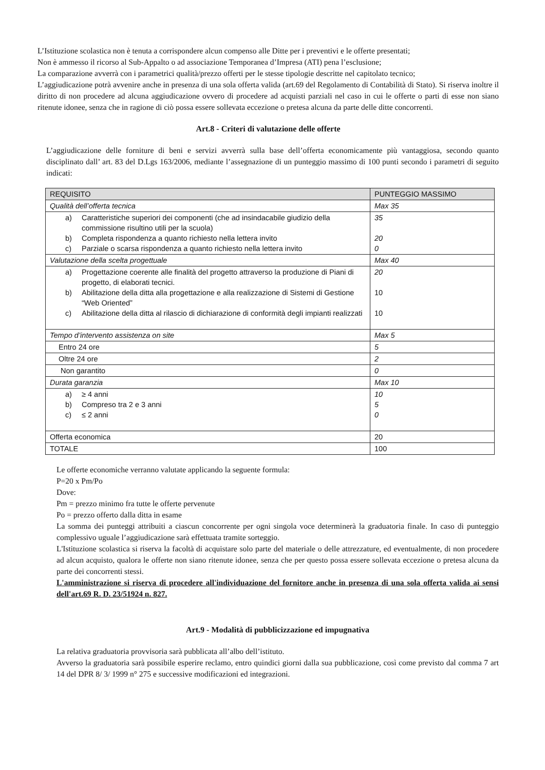L’Istituzione scolastica non è tenuta a corrispondere alcun compenso alle Ditte per i preventivi e le offerte presentati;
Non è ammesso il ricorso al Sub-Appalto o ad associazione Temporanea d’Impresa (ATI) pena l’esclusione;
La comparazione avverrà con i parametrici qualità/prezzo offerti per le stesse tipologie descritte nel capitolato tecnico;
L’aggiudicazione potrà avvenire anche in presenza di una sola offerta valida (art.69 del Regolamento di Contabilità di Stato). Si riserva inoltre il diritto di non procedere ad alcuna aggiudicazione ovvero di procedere ad acquisti parziali nel caso in cui le offerte o parti di esse non siano ritenute idonee, senza che in ragione di ciò possa essere sollevata eccezione o pretesa alcuna da parte delle ditte concorrenti.
Art.8 - Criteri di valutazione delle offerte
L’aggiudicazione delle forniture di beni e servizi avverrà sulla base dell’offerta economicamente più vantaggiosa, secondo quanto disciplinato dall’ art. 83 del D.Lgs 163/2006, mediante l’assegnazione di un punteggio massimo di 100 punti secondo i parametri di seguito indicati:
| REQUISITO | PUNTEGGIO MASSIMO |
| Qualità dell’offerta tecnica | Max 35 |
| a) Caratteristiche superiori dei componenti (che ad insindacabile giudizio della commissione risultino utili per la scuola) b) Completa rispondenza a quanto richiesto nella lettera invito c) Parziale o scarsa rispondenza a quanto richiesto nella lettera invito | 35 20 0 |
| Valutazione della scelta progettuale | Max 40 |
| a) Progettazione coerente alle finalità del progetto attraverso la produzione di Piani di progetto, di elaborati tecnici. b) Abilitazione della ditta alla progettazione e alla realizzazione di Sistemi di Gestione “Web Oriented” c) Abilitazione della ditta al rilascio di dichiarazione di conformità degli impianti realizzati | 20 10 10 |
| Tempo d’intervento assistenza on site | Max 5 |
| Entro 24 ore | 5 |
| Oltre 24 ore | 2 |
| Non garantito | 0 |
| Durata garanzia | Max 10 |
| a) ≥ 4 anni b) Compreso tra 2 e 3 anni c) ≤ 2 anni | 10 5 0 |
| Offerta economica | 20 |
| TOTALE | 100 |
Le offerte economiche verranno valutate applicando la seguente formula:
P=20 x Pm/Po
Dove:
Pm = prezzo minimo fra tutte le offerte pervenute
Po = prezzo offerto dalla ditta in esame
La somma dei punteggi attribuiti a ciascun concorrente per ogni singola voce determinerà la graduatoria finale. In caso di punteggio complessivo uguale l’aggiudicazione sarà effettuata tramite sorteggio.
L'Istituzione scolastica si riserva la facoltà di acquistare solo parte del materiale o delle attrezzature, ed eventualmente, di non procedere ad alcun acquisto, qualora le offerte non siano ritenute idonee, senza che per questo possa essere sollevata eccezione o pretesa alcuna da parte dei concorrenti stessi.
L'amministrazione si riserva di procedere all'individuazione del fornitore anche in presenza di una sola offerta valida ai sensi dell'art.69 R. D. 23/51924 n. 827.
Art.9 - Modalità di pubblicizzazione ed impugnativa
La relativa graduatoria provvisoria sarà pubblicata all’albo dell’istituto.
Avverso la graduatoria sarà possibile esperire reclamo, entro quindici giorni dalla sua pubblicazione, così come previsto dal comma 7 art 14 del DPR 8/ 3/ 1999 n° 275 e successive modificazioni ed integrazioni.